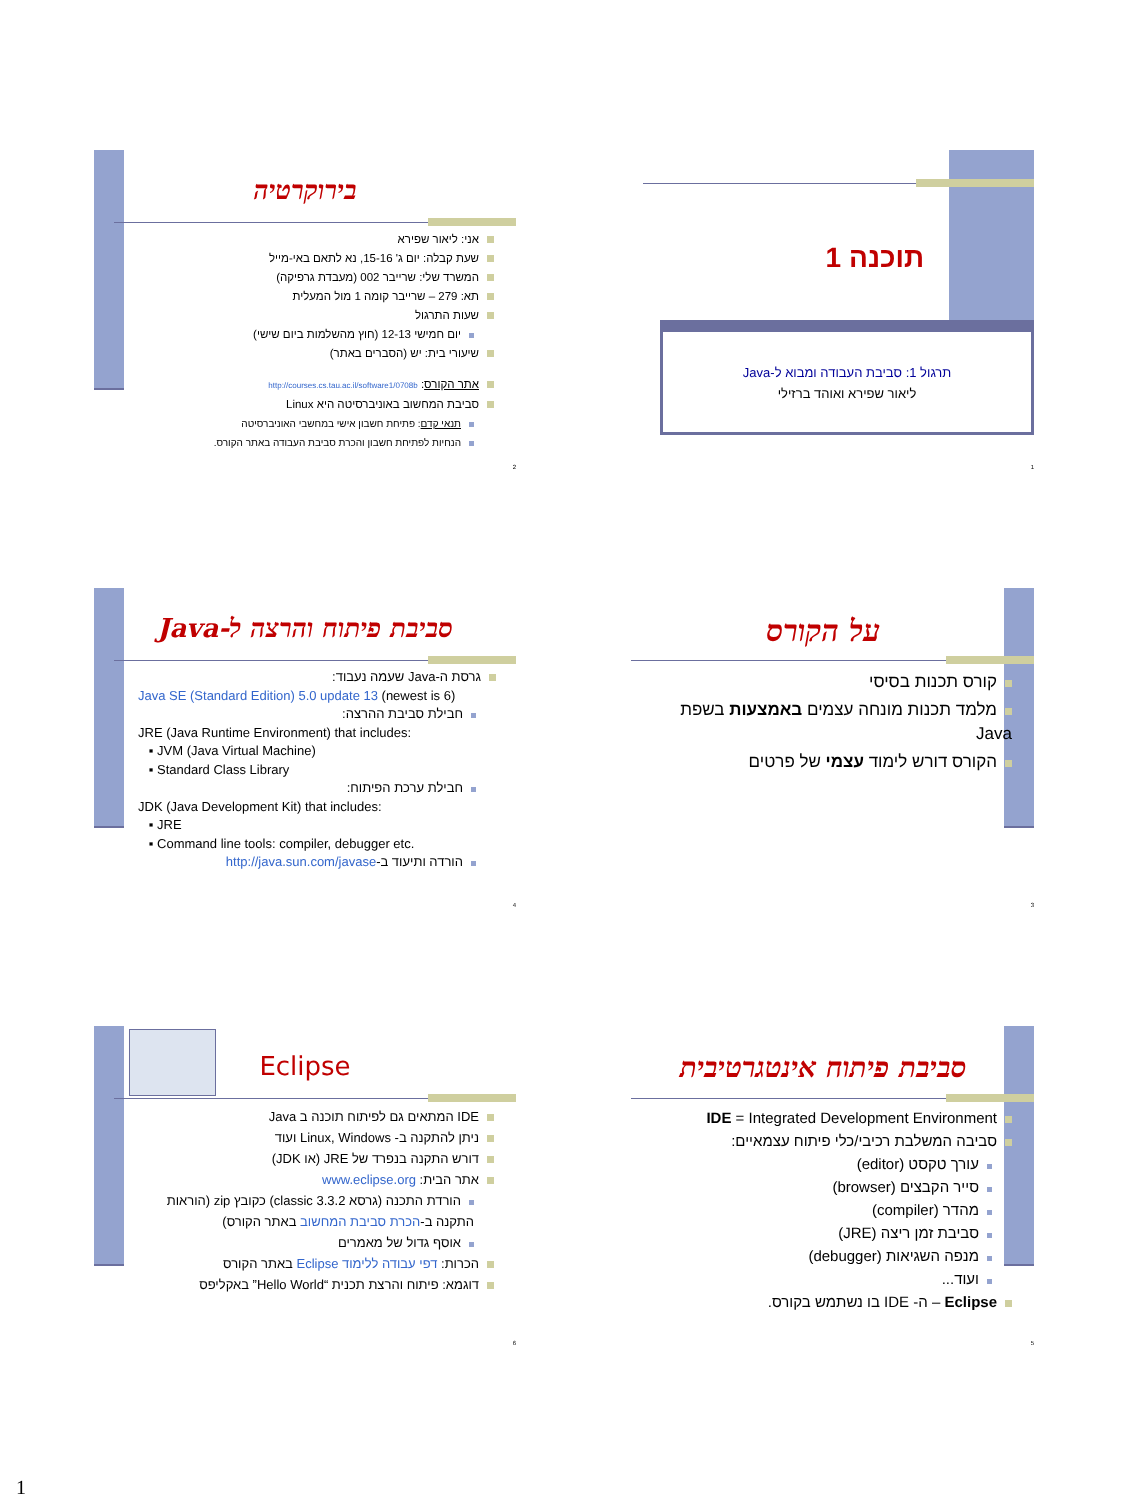תוכנה 1
תרגול 1: סביבת העבודה ומבוא ל-Java
ליאור שפירא ואוהד ברזילי
1
בירוקרטיה
אני: ליאור שפירא
שעת קבלה: יום ג' 15-16, נא לתאם באי-מייל
המשרד שלי: שרייבר 002 (מעבדת גרפיקה)
תא: 279 – שרייבר קומה 1 מול המעלית
שעות התרגול
יום חמישי 12-13 (חוץ מהשלמות ביום שישי)
שיעורי בית: יש (הסברים באתר)
אתר הקורס: http://courses.cs.tau.ac.il/software1/0708b
סביבת המחשוב באוניברסיטה היא Linux
תנאי קדם: פתיחת חשבון אישי במחשבי האוניברסיטה
הנחיות לפתיחת חשבון והכרת סביבת העבודה באתר הקורס.
2
על הקורס
קורס תכנות בסיסי
מלמד תכנות מונחה עצמים באמצעות בשפת Java
הקורס דורש לימוד עצמי של פרטים
3
סביבת פיתוח והרצה ל-Java
גרסת ה-Java שעמה נעבוד:
Java SE (Standard Edition) 5.0 update 13 (newest is 6)
חבילת סביבת ההרצה:
JRE (Java Runtime Environment) that includes:
▪ JVM (Java Virtual Machine)
▪ Standard Class Library
חבילת ערכת הפיתוח:
JDK (Java Development Kit) that includes:
▪ JRE
▪ Command line tools: compiler, debugger etc.
הורדה ותיעוד ב-http://java.sun.com/javase
4
סביבת פיתוח אינטגרטיבית
IDE = Integrated Development Environment
סביבה המשלבת רכיבי/כלי פיתוח עצמאיים:
עורך טקסט (editor)
סייר הקבצים (browser)
מהדר (compiler)
סביבת זמן ריצה (JRE)
מנפה השגיאות (debugger)
ועוד...
Eclipse – ה- IDE בו נשתמש בקורס.
5
Eclipse
IDE המתאים גם לפיתוח תוכנה ב Java
ניתן להתקנה ב- Linux, Windows ועוד
דורש התקנה בנפרד של JRE (או JDK)
אתר הבית: www.eclipse.org
הורדת התכנה (גרסא classic 3.3.2) כקובץ zip (הוראות התקנה ב-הכרת סביבת המחשוב באתר הקורס)
אוסף גדול של מאמרים
הכרות: דפי עבודה ללימוד Eclipse באתר הקורס
דוגמא: פיתוח והרצת תכנית “Hello World” באקליפס
6
1